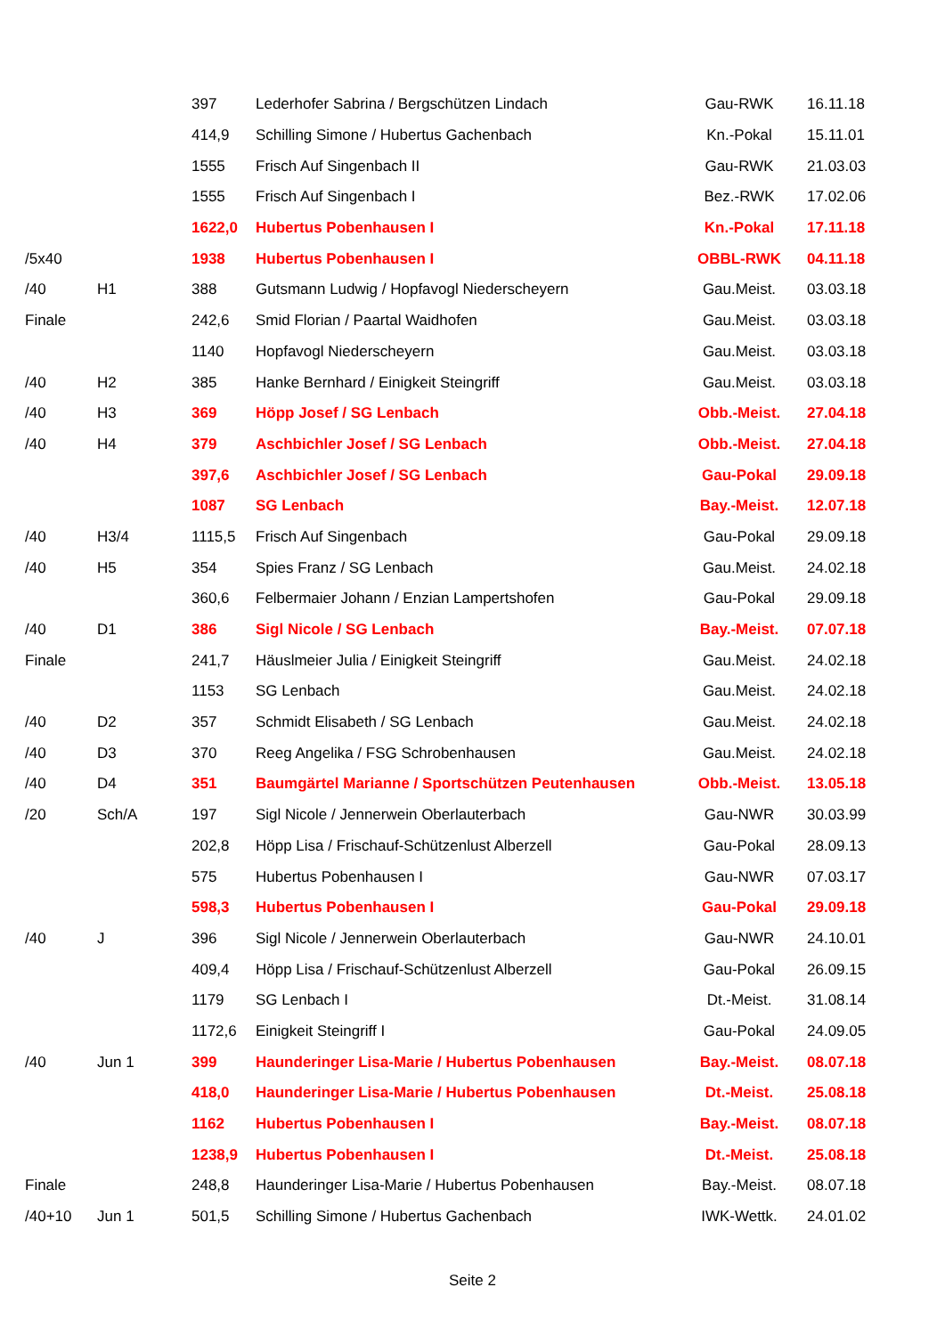| | | 397 | Lederhofer Sabrina / Bergschützen Lindach | Gau-RWK | 16.11.18 |
| | | 414,9 | Schilling Simone / Hubertus Gachenbach | Kn.-Pokal | 15.11.01 |
| | | 1555 | Frisch Auf Singenbach II | Gau-RWK | 21.03.03 |
| | | 1555 | Frisch Auf Singenbach I | Bez.-RWK | 17.02.06 |
| | | 1622,0 | Hubertus Pobenhausen I | Kn.-Pokal | 17.11.18 |
| /5x40 | | 1938 | Hubertus Pobenhausen I | OBBL-RWK | 04.11.18 |
| /40 | H1 | 388 | Gutsmann Ludwig / Hopfavogl Niederscheyern | Gau.Meist. | 03.03.18 |
| Finale | | 242,6 | Smid Florian / Paartal Waidhofen | Gau.Meist. | 03.03.18 |
| | | 1140 | Hopfavogl Niederscheyern | Gau.Meist. | 03.03.18 |
| /40 | H2 | 385 | Hanke Bernhard / Einigkeit Steingriff | Gau.Meist. | 03.03.18 |
| /40 | H3 | 369 | Höpp Josef / SG Lenbach | Obb.-Meist. | 27.04.18 |
| /40 | H4 | 379 | Aschbichler Josef / SG Lenbach | Obb.-Meist. | 27.04.18 |
| | | 397,6 | Aschbichler Josef / SG Lenbach | Gau-Pokal | 29.09.18 |
| | | 1087 | SG Lenbach | Bay.-Meist. | 12.07.18 |
| /40 | H3/4 | 1115,5 | Frisch Auf Singenbach | Gau-Pokal | 29.09.18 |
| /40 | H5 | 354 | Spies Franz / SG Lenbach | Gau.Meist. | 24.02.18 |
| | | 360,6 | Felbermaier Johann / Enzian Lampertshofen | Gau-Pokal | 29.09.18 |
| /40 | D1 | 386 | Sigl Nicole / SG Lenbach | Bay.-Meist. | 07.07.18 |
| Finale | | 241,7 | Häuslmeier Julia / Einigkeit Steingriff | Gau.Meist. | 24.02.18 |
| | | 1153 | SG Lenbach | Gau.Meist. | 24.02.18 |
| /40 | D2 | 357 | Schmidt Elisabeth / SG Lenbach | Gau.Meist. | 24.02.18 |
| /40 | D3 | 370 | Reeg Angelika / FSG Schrobenhausen | Gau.Meist. | 24.02.18 |
| /40 | D4 | 351 | Baumgärtel Marianne / Sportschützen Peutenhausen | Obb.-Meist. | 13.05.18 |
| /20 | Sch/A | 197 | Sigl Nicole / Jennerwein Oberlauterbach | Gau-NWR | 30.03.99 |
| | | 202,8 | Höpp Lisa / Frischauf-Schützenlust Alberzell | Gau-Pokal | 28.09.13 |
| | | 575 | Hubertus Pobenhausen I | Gau-NWR | 07.03.17 |
| | | 598,3 | Hubertus Pobenhausen I | Gau-Pokal | 29.09.18 |
| /40 | J | 396 | Sigl Nicole / Jennerwein Oberlauterbach | Gau-NWR | 24.10.01 |
| | | 409,4 | Höpp Lisa / Frischauf-Schützenlust Alberzell | Gau-Pokal | 26.09.15 |
| | | 1179 | SG Lenbach I | Dt.-Meist. | 31.08.14 |
| | | 1172,6 | Einigkeit Steingriff I | Gau-Pokal | 24.09.05 |
| /40 | Jun 1 | 399 | Haunderinger Lisa-Marie / Hubertus Pobenhausen | Bay.-Meist. | 08.07.18 |
| | | 418,0 | Haunderinger Lisa-Marie / Hubertus Pobenhausen | Dt.-Meist. | 25.08.18 |
| | | 1162 | Hubertus Pobenhausen I | Bay.-Meist. | 08.07.18 |
| | | 1238,9 | Hubertus Pobenhausen I | Dt.-Meist. | 25.08.18 |
| Finale | | 248,8 | Haunderinger Lisa-Marie / Hubertus Pobenhausen | Bay.-Meist. | 08.07.18 |
| /40+10 | Jun 1 | 501,5 | Schilling Simone / Hubertus Gachenbach | IWK-Wettk. | 24.01.02 |
Seite 2